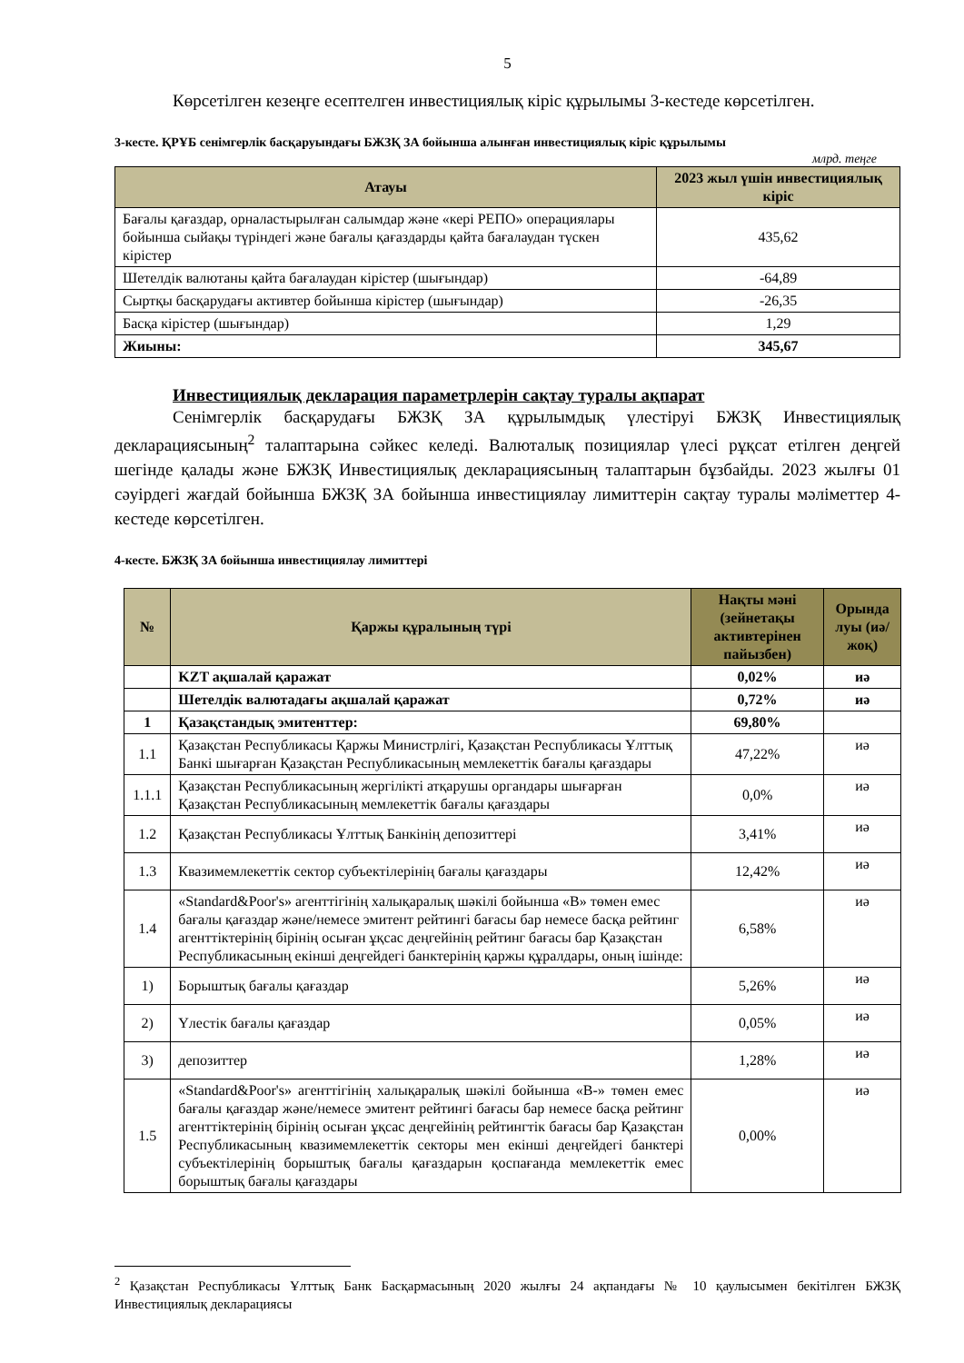5
Көрсетілген кезеңге есептелген инвестициялық кіріс құрылымы 3-кестеде көрсетілген.
3-кесте. ҚРҰБ сенімгерлік басқаруындағы БЖЗҚ ЗА бойынша алынған инвестициялық кіріс құрылымы
млрд. теңге
| Атауы | 2023 жыл үшін инвестициялық кіріс |
| --- | --- |
| Бағалы қағаздар, орналастырылған салымдар және «кері РЕПО» операциялары бойынша сыйақы түріндегі және бағалы қағаздарды қайта бағалаудан түскен кірістер | 435,62 |
| Шетелдік валютаны қайта бағалаудан кірістер (шығындар) | -64,89 |
| Сыртқы басқарудағы активтер бойынша кірістер (шығындар) | -26,35 |
| Басқа кірістер (шығындар) | 1,29 |
| Жиыны: | 345,67 |
Инвестициялық декларация параметрлерін сақтау туралы ақпарат
Сенімгерлік басқарудағы БЖЗҚ ЗА құрылымдық үлестіруі БЖЗҚ Инвестициялық декларациясының<sup>2</sup> талаптарына сәйкес келеді. Валюталық позициялар үлесі рұқсат етілген деңгей шегінде қалады және БЖЗҚ Инвестициялық декларациясының талаптарын бұзбайды. 2023 жылғы 01 сәуірдегі жағдай бойынша БЖЗҚ ЗА бойынша инвестициялау лимиттерін сақтау туралы мәліметтер 4-кестеде көрсетілген.
4-кесте. БЖЗҚ ЗА бойынша инвестициялау лимиттері
| № | Қаржы құралының түрі | Нақты мәні (зейнетақы активтерінен пайызбен) | Орында луы (иә/жоқ) |
| --- | --- | --- | --- |
| | KZT ақшалай қаражат | 0,02% | иә |
| | Шетелдік валютадағы ақшалай қаражат | 0,72% | иә |
| 1 | Қазақстандық эмитенттер: | 69,80% | |
| 1.1 | Қазақстан Республикасы Қаржы Министрлігі, Қазақстан Республикасы Ұлттық Банкі шығарған Қазақстан Республикасының мемлекеттік бағалы қағаздары | 47,22% | иә |
| 1.1.1 | Қазақстан Республикасының жергілікті атқарушы органдары шығарған Қазақстан Республикасының мемлекеттік бағалы қағаздары | 0,0% | иә |
| 1.2 | Қазақстан Республикасы Ұлттық Банкінің депозиттері | 3,41% | иә |
| 1.3 | Квазимемлекеттік сектор субъектілерінің бағалы қағаздары | 12,42% | иә |
| 1.4 | «Standard&Poor's» агенттігінің халықаралық шәкілі бойынша «B» төмен емес бағалы қағаздар және/немесе эмитент рейтингі бағасы бар немесе басқа рейтинг агенттіктерінің бірінің осыған ұқсас деңгейінің рейтинг бағасы бар Қазақстан Республикасының екінші деңгейдегі банктерінің қаржы құралдары, оның ішінде: | 6,58% | иә |
| 1) | Борыштық бағалы қағаздар | 5,26% | иә |
| 2) | Үлестік бағалы қағаздар | 0,05% | иә |
| 3) | депозиттер | 1,28% | иә |
| 1.5 | «Standard&Poor's» агенттігінің халықаралық шәкілі бойынша «B-» төмен емес бағалы қағаздар және/немесе эмитент рейтингі бағасы бар немесе басқа рейтинг агенттіктерінің бірінің осыған ұқсас деңгейінің рейтингтік бағасы бар Қазақстан Республикасының квазимемлекеттік секторы мен екінші деңгейдегі банктері субъектілерінің борыштық бағалы қағаздарын қоспағанда мемлекеттік емес борыштық бағалы қағаздары | 0,00% | иә |
<sup>2</sup> Қазақстан Республикасы Ұлттық Банк Басқармасының 2020 жылғы 24 ақпандағы № 10 қаулысымен бекітілген БЖЗҚ Инвестициялық декларациясы